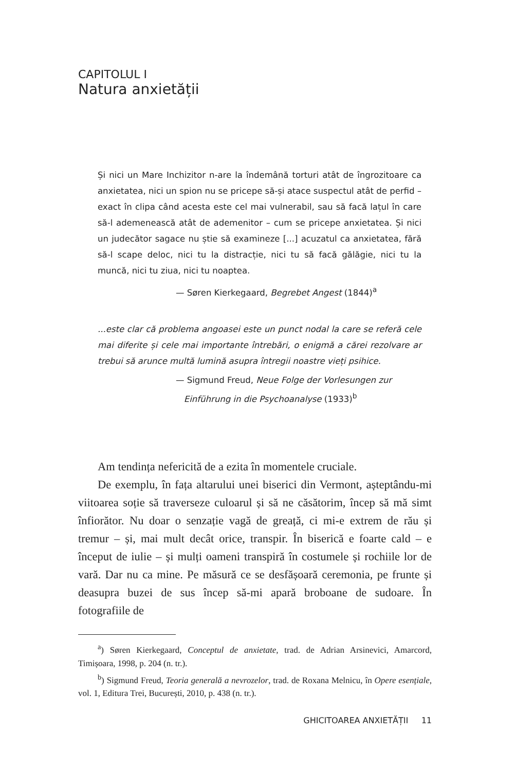CAPITOLUL I
Natura anxietății
Și nici un Mare Inchizitor n-are la îndemână torturi atât de îngrozitoare ca anxietatea, nici un spion nu se pricepe să-și atace suspectul atât de perfid – exact în clipa când acesta este cel mai vulnerabil, sau să facă lațul în care să-l ademenească atât de ademenitor – cum se pricepe anxietatea. Și nici un judecător sagace nu știe să examineze [...] acuzatul ca anxietatea, fără să-l scape deloc, nici tu la distracție, nici tu să facă gălăgie, nici tu la muncă, nici tu ziua, nici tu noaptea.
— Søren Kierkegaard, Begrebet Angest (1844)<sup>a</sup>
...este clar că problema angoasei este un punct nodal la care se referă cele mai diferite și cele mai importante întrebări, o enigmă a cărei rezolvare ar trebui să arunce multă lumină asupra întregii noastre vieți psihice.
— Sigmund Freud, Neue Folge der Vorlesungen zur
Einführung in die Psychoanalyse (1933)<sup>b</sup>
Am tendința nefericită de a ezita în momentele cruciale.
De exemplu, în fața altarului unei biserici din Vermont, așteptându-mi viitoarea soție să traverseze culoarul și să ne căsătorim, încep să mă simt înfiorător. Nu doar o senzație vagă de greață, ci mi-e extrem de rău și tremur – și, mai mult decât orice, transpir. În biserică e foarte cald – e început de iulie – și mulți oameni transpiră în costumele și rochiile lor de vară. Dar nu ca mine. Pe măsură ce se desfășoară ceremonia, pe frunte și deasupra buzei de sus încep să-mi apară broboane de sudoare. În fotografiile de
<sup>a</sup>) Søren Kierkegaard, Conceptul de anxietate, trad. de Adrian Arsinevici, Amarcord, Timișoara, 1998, p. 204 (n. tr.).
<sup>b</sup>) Sigmund Freud, Teoria generală a nevrozelor, trad. de Roxana Melnicu, în Opere esențiale, vol. 1, Editura Trei, București, 2010, p. 438 (n. tr.).
GHICITOAREA ANXIETĂȚII 11